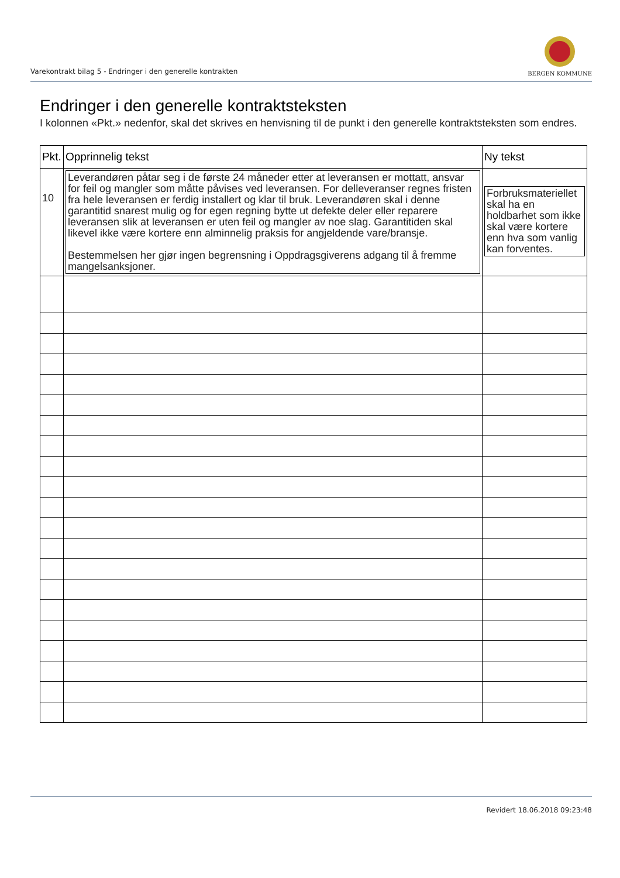Varekontrakt bilag 5 - Endringer i den generelle kontrakten
BERGEN KOMMUNE
Endringer i den generelle kontraktsteksten
I kolonnen «Pkt.» nedenfor, skal det skrives en henvisning til de punkt i den generelle kontraktsteksten som endres.
| Pkt. | Opprinnelig tekst | Ny tekst |
| --- | --- | --- |
| 10 | Leverandøren påtar seg i de første 24 måneder etter at leveransen er mottatt, ansvar for feil og mangler som måtte påvises ved leveransen. For delleveranser regnes fristen fra hele leveransen er ferdig installert og klar til bruk. Leverandøren skal i denne garantitid snarest mulig og for egen regning bytte ut defekte deler eller reparere leveransen slik at leveransen er uten feil og mangler av noe slag. Garantitiden skal likevel ikke være kortere enn alminnelig praksis for angjeldende vare/bransje. Bestemmelsen her gjør ingen begrensning i Oppdragsgiverens adgang til å fremme mangelsanksjoner. | Forbruksmateriellet skal ha en holdbarhet som ikke skal være kortere enn hva som vanlig kan forventes. |
Revidert 18.06.2018 09:23:48